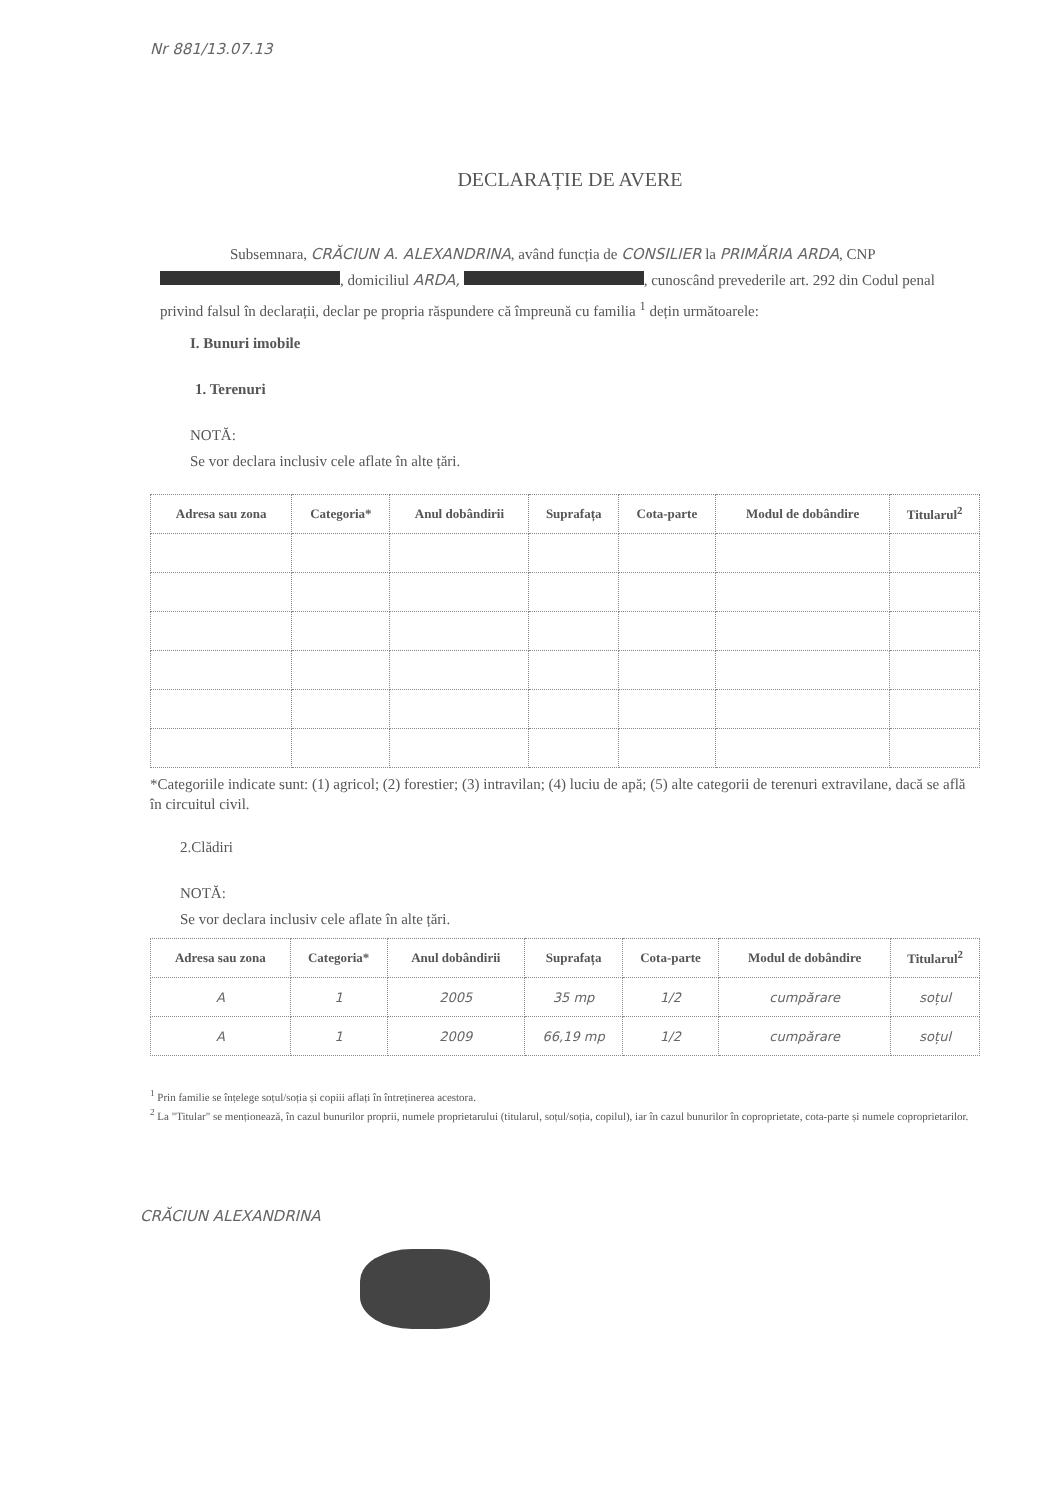Nr 881/13.07.13
DECLARAȚIE DE AVERE
Subsemnara, CRĂCIUN A. ALEXANDRINA, având funcția de CONSILIER la PRIMĂRIA ARDA, CNP , domiciliul ARDA, , cunoscând prevederile art. 292 din Codul penal privind falsul în declarații, declar pe propria răspundere că împreună cu familia <sup>1</sup> dețin următoarele:
I. Bunuri imobile
1. Terenuri
NOTĂ:
Se vor declara inclusiv cele aflate în alte țări.
| Adresa sau zona | Categoria* | Anul dobândirii | Suprafața | Cota-parte | Modul de dobândire | Titularul<sup>2</sup> |
| --- | --- | --- | --- | --- | --- | --- |
*Categoriile indicate sunt: (1) agricol; (2) forestier; (3) intravilan; (4) luciu de apă; (5) alte categorii de terenuri extravilane, dacă se află în circuitul civil.
2.Clădiri
NOTĂ:
Se vor declara inclusiv cele aflate în alte țări.
| Adresa sau zona | Categoria* | Anul dobândirii | Suprafața | Cota-parte | Modul de dobândire | Titularul<sup>2</sup> |
| --- | --- | --- | --- | --- | --- | --- |
| A | 1 | 2005 | 35 mp | 1/2 | cumpărare | soțul |
| A | 1 | 2009 | 66,19 mp | 1/2 | cumpărare | soțul |
<sup>1</sup> Prin familie se înțelege soțul/soția și copiii aflați în întreținerea acestora.
<sup>2</sup> La "Titular" se menționează, în cazul bunurilor proprii, numele proprietarului (titularul, soțul/soția, copilul), iar în cazul bunurilor în coproprietate, cota-parte și numele coproprietarilor.
CRĂCIUN ALEXANDRINA